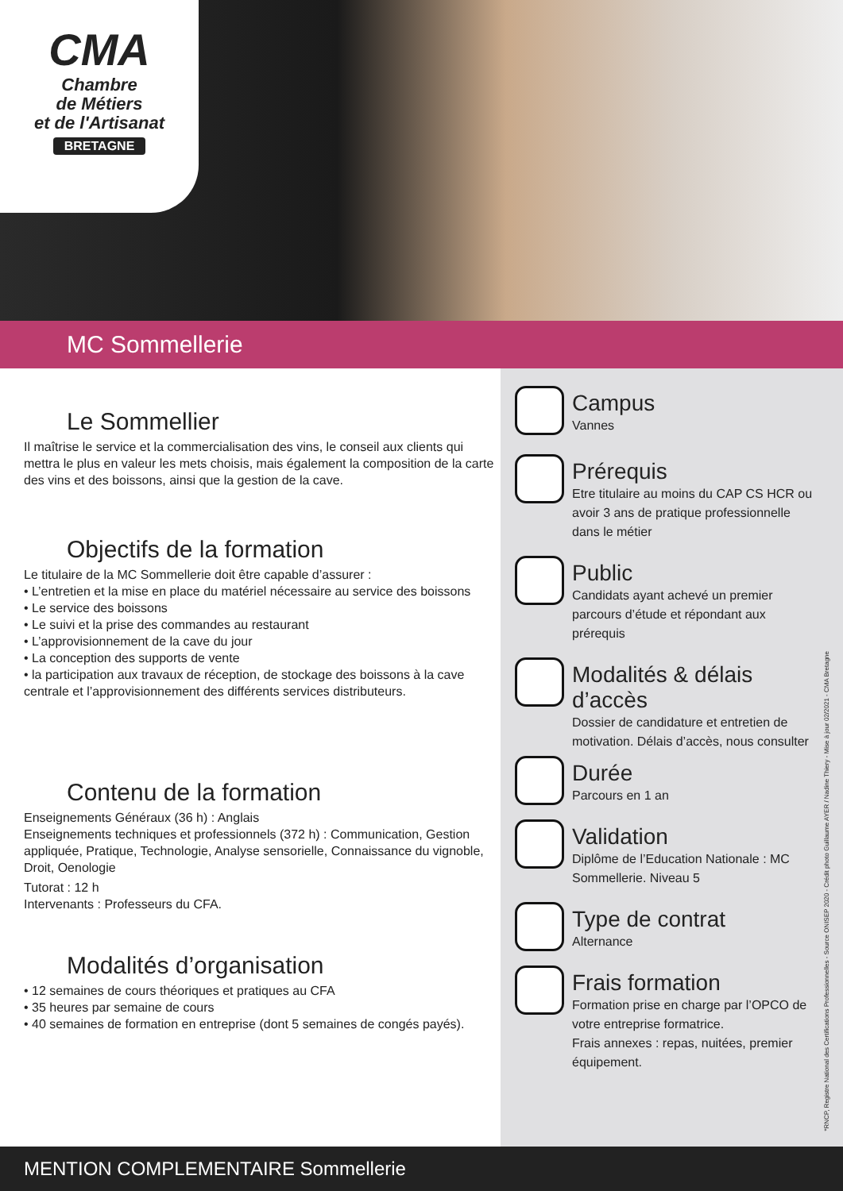CMA
Chambre
de Métiers
et de l'Artisanat
BRETAGNE
MC Sommellerie
Le Sommellier
Il maîtrise le service et la commercialisation des vins, le conseil aux clients qui mettra le plus en valeur les mets choisis, mais également la composition de la carte des vins et des boissons, ainsi que la gestion de la cave.
Objectifs de la formation
Le titulaire de la MC Sommellerie doit être capable d’assurer :
• L’entretien et la mise en place du matériel nécessaire au service des boissons
• Le service des boissons
• Le suivi et la prise des commandes au restaurant
• L’approvisionnement de la cave du jour
• La conception des supports de vente
• la participation aux travaux de réception, de stockage des boissons à la cave centrale et l’approvisionnement des différents services distributeurs.
Contenu de la formation
Enseignements Généraux (36 h) : Anglais
Enseignements techniques et professionnels (372 h) : Communication, Gestion appliquée, Pratique, Technologie, Analyse sensorielle, Connaissance du vignoble, Droit, Oenologie
Tutorat : 12 h
Intervenants : Professeurs du CFA.
Modalités d’organisation
• 12 semaines de cours théoriques et pratiques au CFA
• 35 heures par semaine de cours
• 40 semaines de formation en entreprise (dont 5 semaines de congés payés).
Campus
Vannes
Prérequis
Etre titulaire au moins du CAP CS HCR ou avoir 3 ans de pratique professionnelle dans le métier
Public
Candidats ayant achevé un premier parcours d’étude et répondant aux prérequis
Modalités & délais d’accès
Dossier de candidature et entretien de motivation. Délais d’accès, nous consulter
Durée
Parcours en 1 an
Validation
Diplôme de l’Education Nationale : MC Sommellerie. Niveau 5
Type de contrat
Alternance
Frais formation
Formation prise en charge par l’OPCO de votre entreprise formatrice.
Frais annexes : repas, nuitées, premier équipement.
*RNCP, Registre National des Certifications Professionnelles - Source ONISEP 2020 - Crédit photo Guillaume AYER / Nadine Thiery - Mise à jour 02/2021 - CMA Bretagne
MENTION COMPLEMENTAIRE Sommellerie